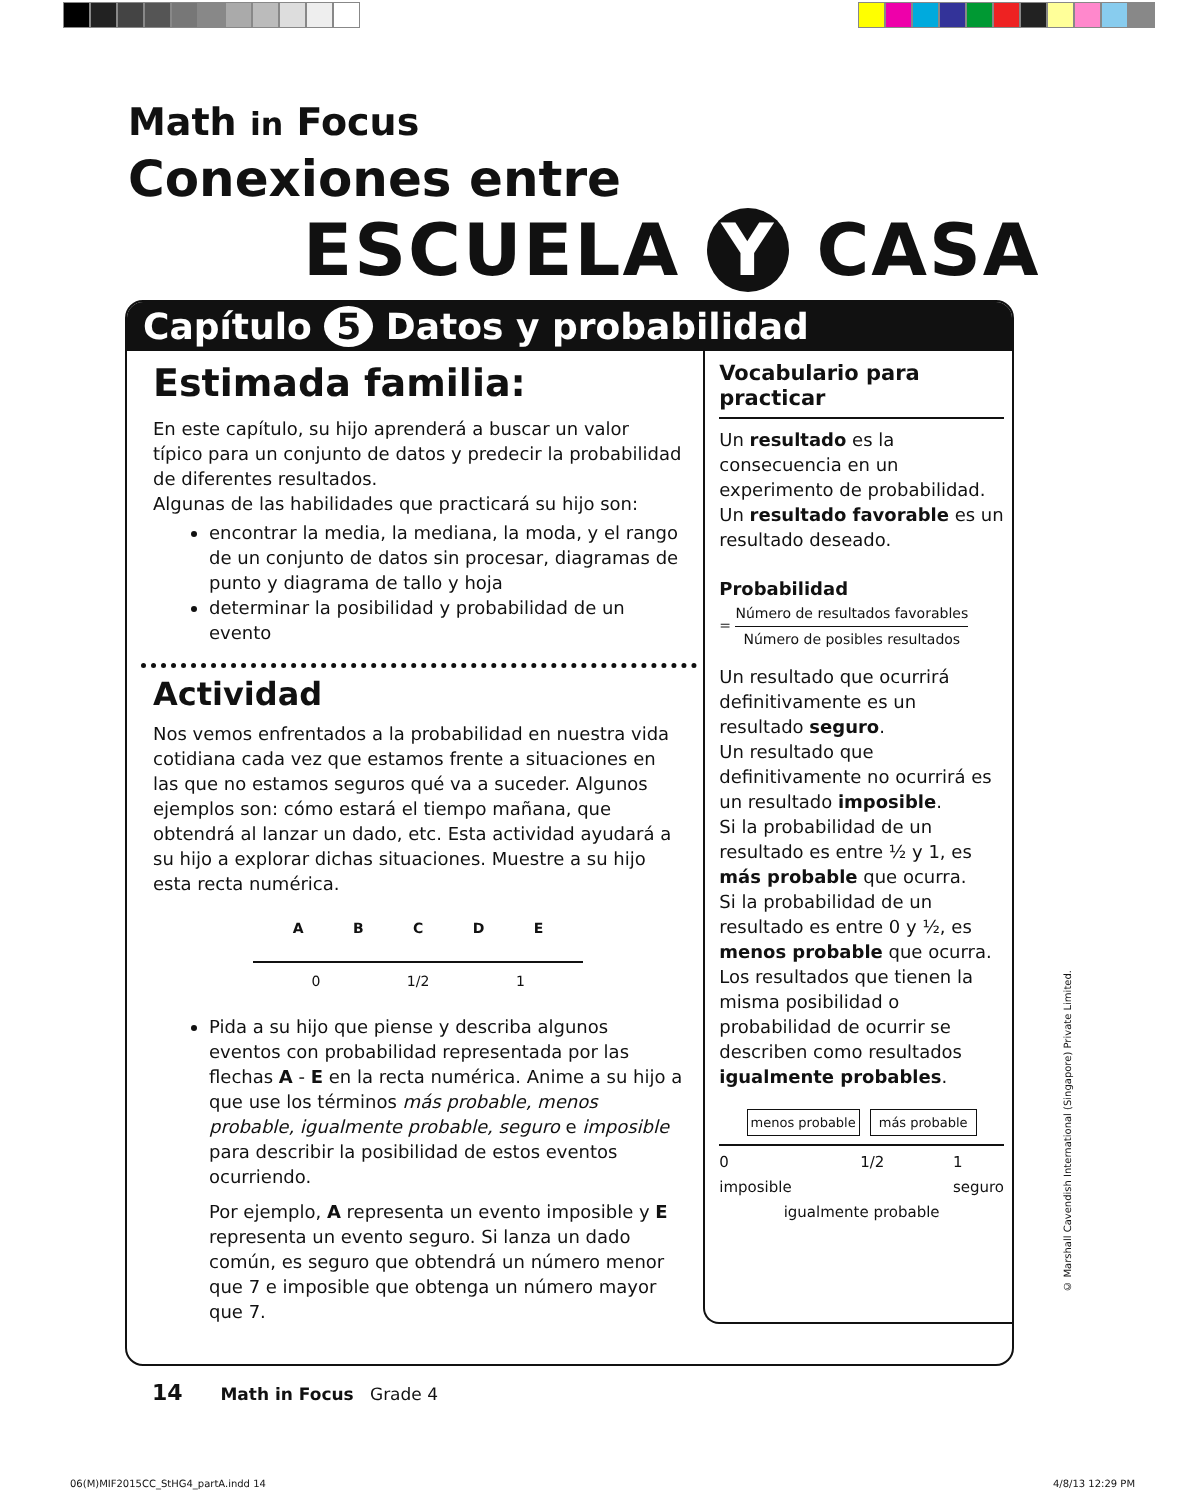Math in Focus
Conexiones entre
ESCUELA Y CASA
Capítulo 5 Datos y probabilidad
Estimada familia:
En este capítulo, su hijo aprenderá a buscar un valor típico para un conjunto de datos y predecir la probabilidad de diferentes resultados.
Algunas de las habilidades que practicará su hijo son:
encontrar la media, la mediana, la moda, y el rango de un conjunto de datos sin procesar, diagramas de punto y diagrama de tallo y hoja
determinar la posibilidad y probabilidad de un evento
Actividad
Nos vemos enfrentados a la probabilidad en nuestra vida cotidiana cada vez que estamos frente a situaciones en las que no estamos seguros qué va a suceder. Algunos ejemplos son: cómo estará el tiempo mañana, que obtendrá al lanzar un dado, etc. Esta actividad ayudará a su hijo a explorar dichas situaciones. Muestre a su hijo esta recta numérica.
A B C D E
0 1/2 1
Pida a su hijo que piense y describa algunos eventos con probabilidad representada por las flechas A - E en la recta numérica. Anime a su hijo a que use los términos más probable, menos probable, igualmente probable, seguro e imposible para describir la posibilidad de estos eventos ocurriendo.
Por ejemplo, A representa un evento imposible y E representa un evento seguro. Si lanza un dado común, es seguro que obtendrá un número menor que 7 e imposible que obtenga un número mayor que 7.
Vocabulario para practicar
Un resultado es la consecuencia en un experimento de probabilidad.
Un resultado favorable es un resultado deseado.
Probabilidad
= Número de resultados favorables Número de posibles resultados
Un resultado que ocurrirá definitivamente es un resultado seguro.
Un resultado que definitivamente no ocurrirá es un resultado imposible.
Si la probabilidad de un resultado es entre ½ y 1, es más probable que ocurra.
Si la probabilidad de un resultado es entre 0 y ½, es menos probable que ocurra.
Los resultados que tienen la misma posibilidad o probabilidad de ocurrir se describen como resultados igualmente probables.
menos probable más probable
0
imposible 1/2 1
seguro
igualmente probable
14 Math in Focus Grade 4
© Marshall Cavendish International (Singapore) Private Limited.
06(M)MIF2015CC_StHG4_partA.indd 14
4/8/13 12:29 PM